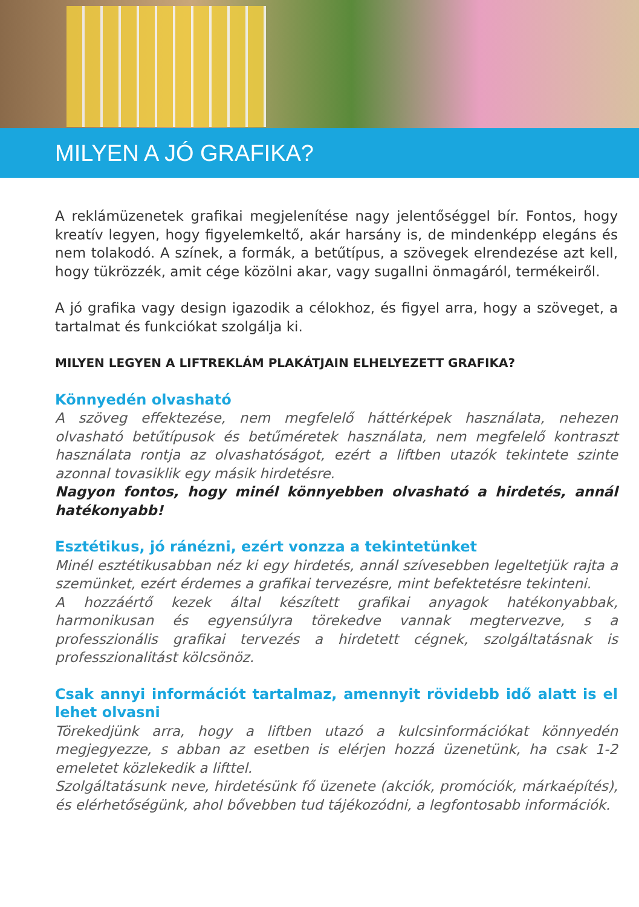MILYEN A JÓ GRAFIKA?
A reklámüzenetek grafikai megjelenítése nagy jelentőséggel bír. Fontos, hogy kreatív legyen, hogy figyelemkeltő, akár harsány is, de mindenképp elegáns és nem tolakodó. A színek, a formák, a betűtípus, a szövegek elrendezése azt kell, hogy tükrözzék, amit cége közölni akar, vagy sugallni önmagáról, termékeiről.
A jó grafika vagy design igazodik a célokhoz, és figyel arra, hogy a szöveget, a tartalmat és funkciókat szolgálja ki.
MILYEN LEGYEN A LIFTREKLÁM PLAKÁTJAIN ELHELYEZETT GRAFIKA?
Könnyedén olvasható
A szöveg effektezése, nem megfelelő háttérképek használata, nehezen olvasható betűtípusok és betűméretek használata, nem megfelelő kontraszt használata rontja az olvashatóságot, ezért a liftben utazók tekintete szinte azonnal tovasiklik egy másik hirdetésre.
Nagyon fontos, hogy minél könnyebben olvasható a hirdetés, annál hatékonyabb!
Esztétikus, jó ránézni, ezért vonzza a tekintetünket
Minél esztétikusabban néz ki egy hirdetés, annál szívesebben legeltetjük rajta a szemünket, ezért érdemes a grafikai tervezésre, mint befektetésre tekinteni.
A hozzáértő kezek által készített grafikai anyagok hatékonyabbak, harmonikusan és egyensúlyra törekedve vannak megtervezve, s a professzionális grafikai tervezés a hirdetett cégnek, szolgáltatásnak is professzionalitást kölcsönöz.
Csak annyi információt tartalmaz, amennyit rövidebb idő alatt is el lehet olvasni
Törekedjünk arra, hogy a liftben utazó a kulcsinformációkat könnyedén megjegyezze, s abban az esetben is elérjen hozzá üzenetünk, ha csak 1-2 emeletet közlekedik a lifttel.
Szolgáltatásunk neve, hirdetésünk fő üzenete (akciók, promóciók, márkaépítés), és elérhetőségünk, ahol bővebben tud tájékozódni, a legfontosabb információk.